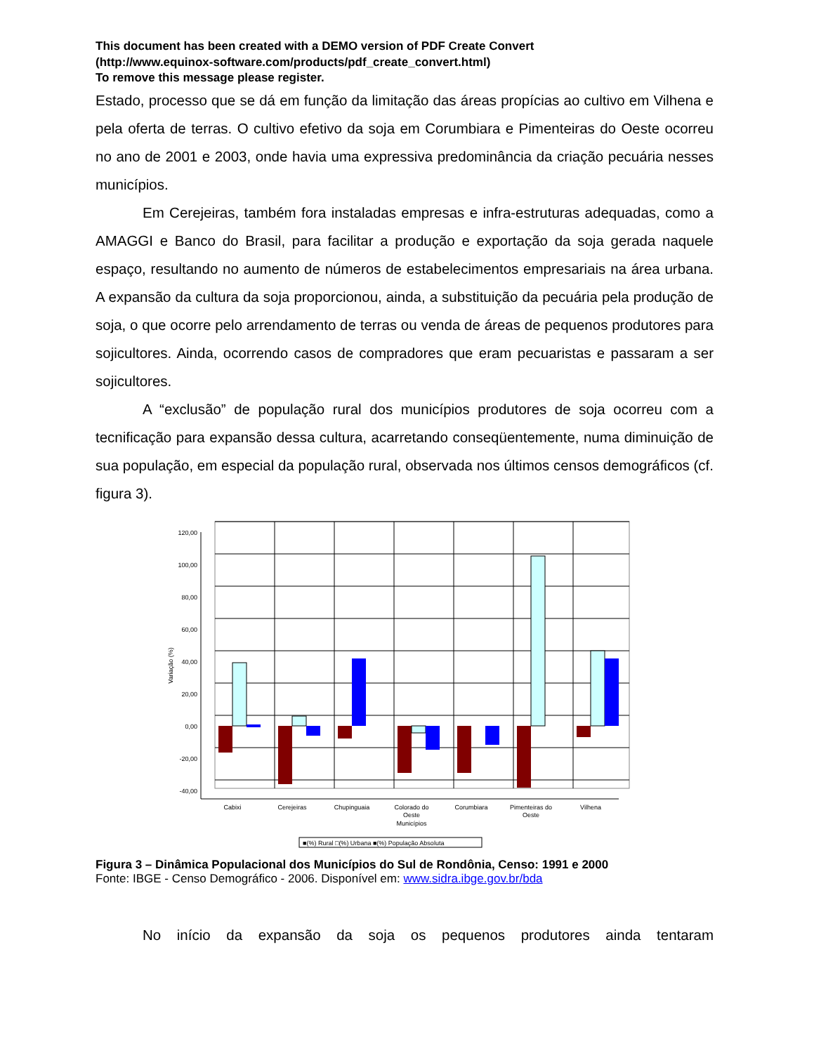This document has been created with a DEMO version of PDF Create Convert
(http://www.equinox-software.com/products/pdf_create_convert.html)
To remove this message please register.
Estado, processo que se dá em função da limitação das áreas propícias ao cultivo em Vilhena e pela oferta de terras. O cultivo efetivo da soja em Corumbiara e Pimenteiras do Oeste ocorreu no ano de 2001 e 2003, onde havia uma expressiva predominância da criação pecuária nesses municípios.
Em Cerejeiras, também fora instaladas empresas e infra-estruturas adequadas, como a AMAGGI e Banco do Brasil, para facilitar a produção e exportação da soja gerada naquele espaço, resultando no aumento de números de estabelecimentos empresariais na área urbana. A expansão da cultura da soja proporcionou, ainda, a substituição da pecuária pela produção de soja, o que ocorre pelo arrendamento de terras ou venda de áreas de pequenos produtores para sojicultores. Ainda, ocorrendo casos de compradores que eram pecuaristas e passaram a ser sojicultores.
A “exclusão” de população rural dos municípios produtores de soja ocorreu com a tecnificação para expansão dessa cultura, acarretando conseqüentemente, numa diminuição de sua população, em especial da população rural, observada nos últimos censos demográficos (cf. figura 3).
120,00
100,00
80,00
60,00
40,00
20,00
0,00
-20,00
-40,00
Variação (%)
Cabixi
Cerejeiras
Chupinguaia
Colorado do
Oeste
Corumbiara
Pimenteiras do
Oeste
Vilhena
Municípios
■(%) Rural □(%) Urbana ■(%) População Absoluta
Figura 3 – Dinâmica Populacional dos Municípios do Sul de Rondônia, Censo: 1991 e 2000
Fonte: IBGE - Censo Demográfico - 2006. Disponível em: www.sidra.ibge.gov.br/bda
No início da expansão da soja os pequenos produtores ainda tentaram